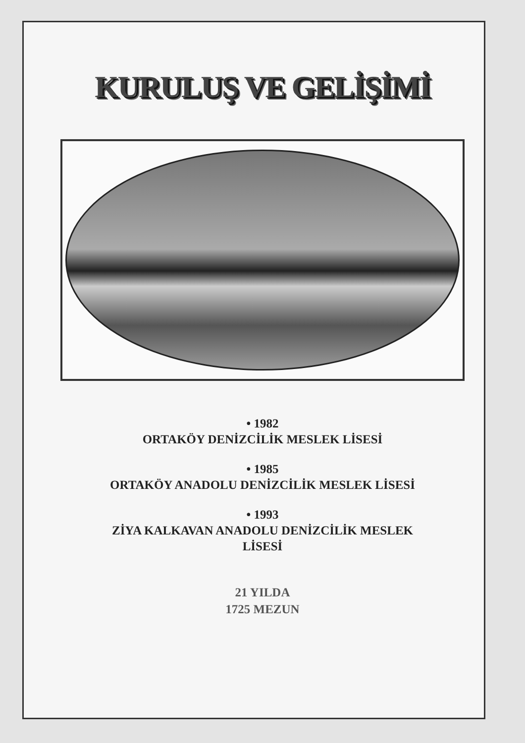KURULUŞ VE GELİŞİMİ
• 1982
ORTAKÖY DENİZCİLİK MESLEK LİSESİ
• 1985
ORTAKÖY ANADOLU DENİZCİLİK MESLEK LİSESİ
• 1993
ZİYA KALKAVAN ANADOLU DENİZCİLİK MESLEK
LİSESİ
21 YILDA
1725 MEZUN